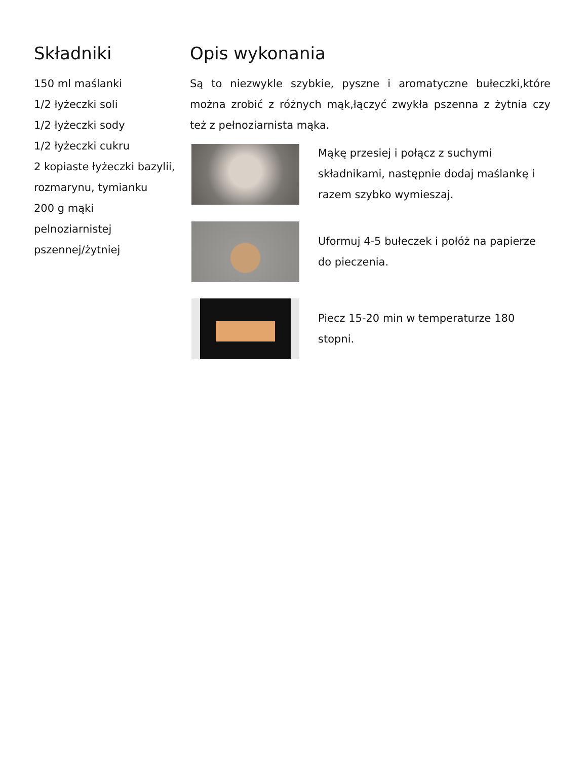Składniki
150 ml maślanki
1/2 łyżeczki soli
1/2 łyżeczki sody
1/2 łyżeczki cukru
2 kopiaste łyżeczki bazylii, rozmarynu, tymianku
200 g mąki
pelnoziarnistej
pszennej/żytniej
Opis wykonania
Są to niezwykle szybkie, pyszne i aromatyczne bułeczki,które można zrobić z różnych mąk,łączyć zwykła pszenna z żytnia czy też z pełnoziarnista mąka.
Mąkę przesiej i połącz z suchymi składnikami, następnie dodaj maślankę i razem szybko wymieszaj.
Uformuj 4-5 bułeczek i połóż na papierze do pieczenia.
Piecz 15-20 min w temperaturze 180 stopni.